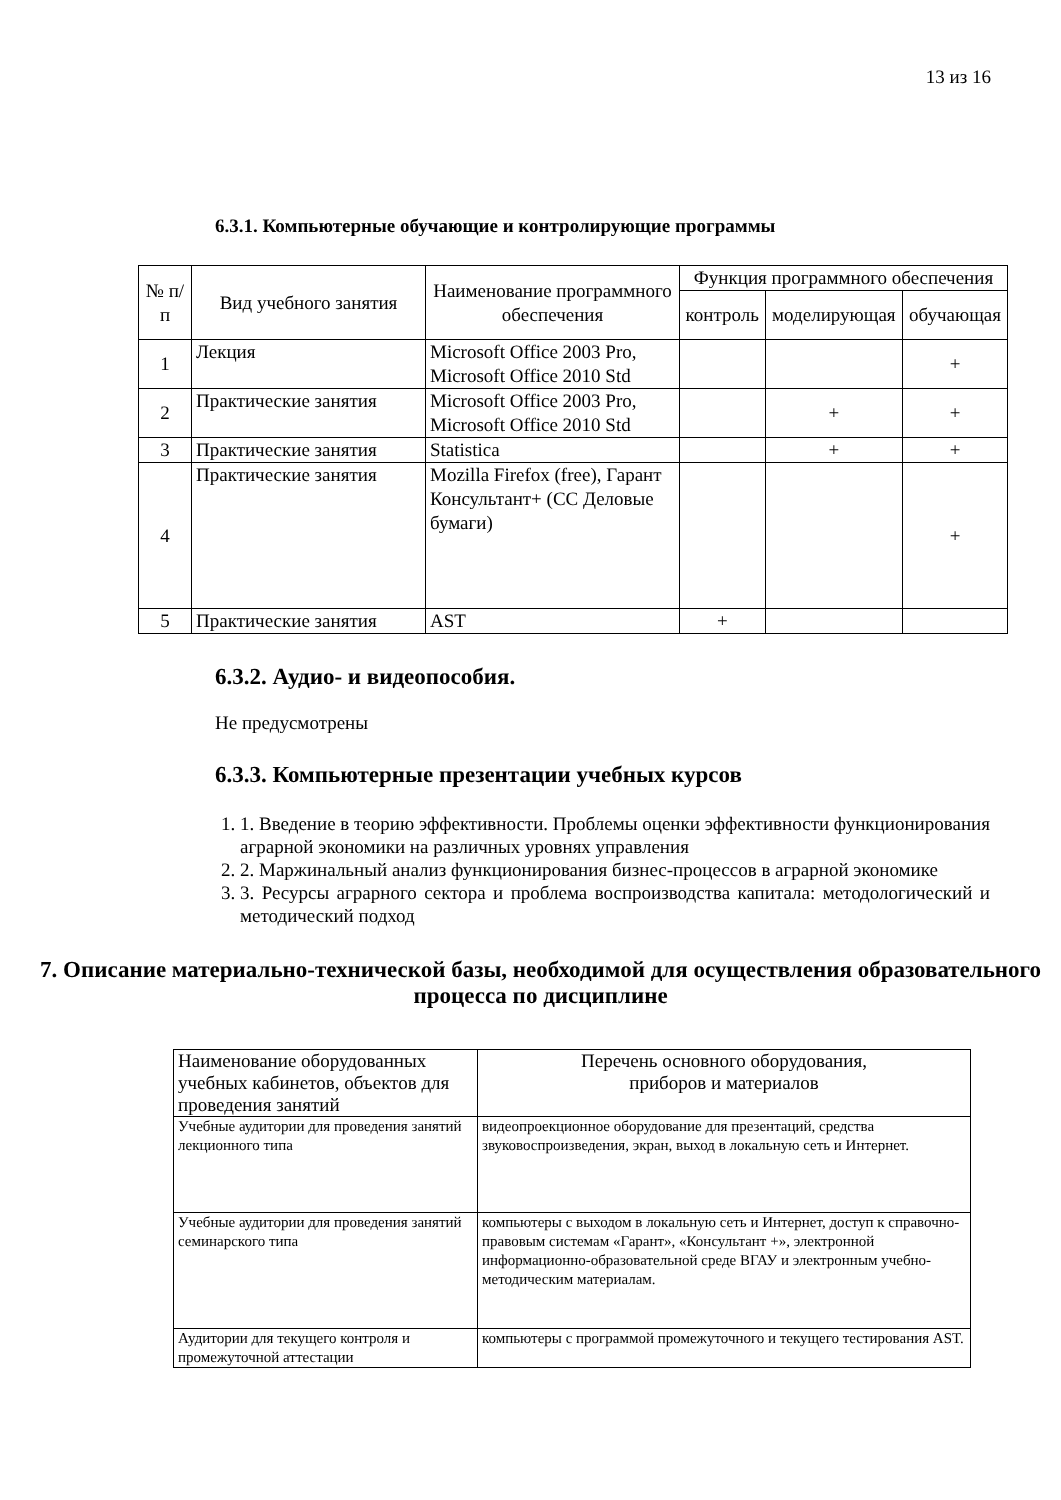13 из 16
6.3.1. Компьютерные обучающие и контролирующие программы
| № п/п | Вид учебного занятия | Наименование программного обеспечения | Функция программного обеспечения | | |
| --- | --- | --- | --- | --- | --- |
| | | | контроль | моделирующая | обучающая |
| 1 | Лекция | Microsoft Office 2003 Pro, Microsoft Office 2010 Std | | | + |
| 2 | Практические занятия | Microsoft Office 2003 Pro, Microsoft Office 2010 Std | | + | + |
| 3 | Практические занятия | Statistica | | + | + |
| 4 | Практические занятия | Mozilla Firefox (free), Гарант Консультант+ (СС Деловые бумаги) | | | + |
| 5 | Практические занятия | AST | + | | |
6.3.2. Аудио- и видеопособия.
Не предусмотрены
6.3.3. Компьютерные презентации учебных курсов
1. 1. Введение в теорию эффективности. Проблемы оценки эффективности функционирования аграрной экономики на различных уровнях управления
2. 2. Маржинальный анализ функционирования бизнес-процессов в аграрной экономике
3. 3. Ресурсы аграрного сектора и проблема воспроизводства капитала: методологический и методический подход
7. Описание материально-технической базы, необходимой для осуществления образовательного процесса по дисциплине
| Наименование оборудованных учебных кабинетов, объектов для проведения занятий | Перечень основного оборудования, приборов и материалов |
| --- | --- |
| Учебные аудитории для проведения занятий лекционного типа | видеопроекционное оборудование для презентаций, средства звуковоспроизведения, экран, выход в локальную сеть и Интернет. |
| Учебные аудитории для проведения занятий семинарского типа | компьютеры с выходом в локальную сеть и Интернет, доступ к справочно-правовым системам «Гарант», «Консультант +», электронной информационно-образовательной среде ВГАУ и электронным учебно-методическим материалам. |
| Аудитории для текущего контроля и промежуточной аттестации | компьютеры с программой промежуточного и текущего тестирования AST. |